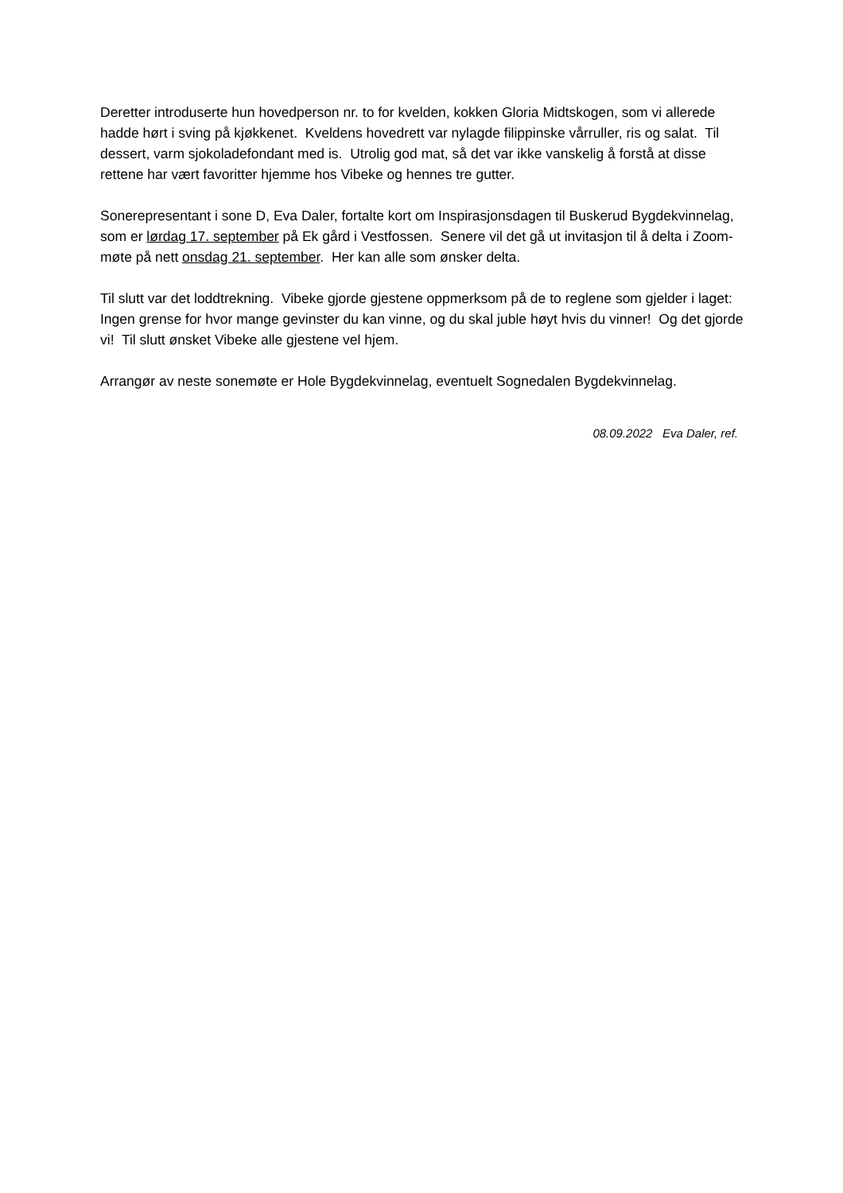Deretter introduserte hun hovedperson nr. to for kvelden, kokken Gloria Midtskogen, som vi allerede hadde hørt i sving på kjøkkenet. Kveldens hovedrett var nylagde filippinske vårruller, ris og salat. Til dessert, varm sjokoladefondant med is. Utrolig god mat, så det var ikke vanskelig å forstå at disse rettene har vært favoritter hjemme hos Vibeke og hennes tre gutter.
Sonerepresentant i sone D, Eva Daler, fortalte kort om Inspirasjonsdagen til Buskerud Bygdekvinnelag, som er lørdag 17. september på Ek gård i Vestfossen. Senere vil det gå ut invitasjon til å delta i Zoom-møte på nett onsdag 21. september. Her kan alle som ønsker delta.
Til slutt var det loddtrekning. Vibeke gjorde gjestene oppmerksom på de to reglene som gjelder i laget: Ingen grense for hvor mange gevinster du kan vinne, og du skal juble høyt hvis du vinner! Og det gjorde vi! Til slutt ønsket Vibeke alle gjestene vel hjem.
Arrangør av neste sonemøte er Hole Bygdekvinnelag, eventuelt Sognedalen Bygdekvinnelag.
08.09.2022 Eva Daler, ref.